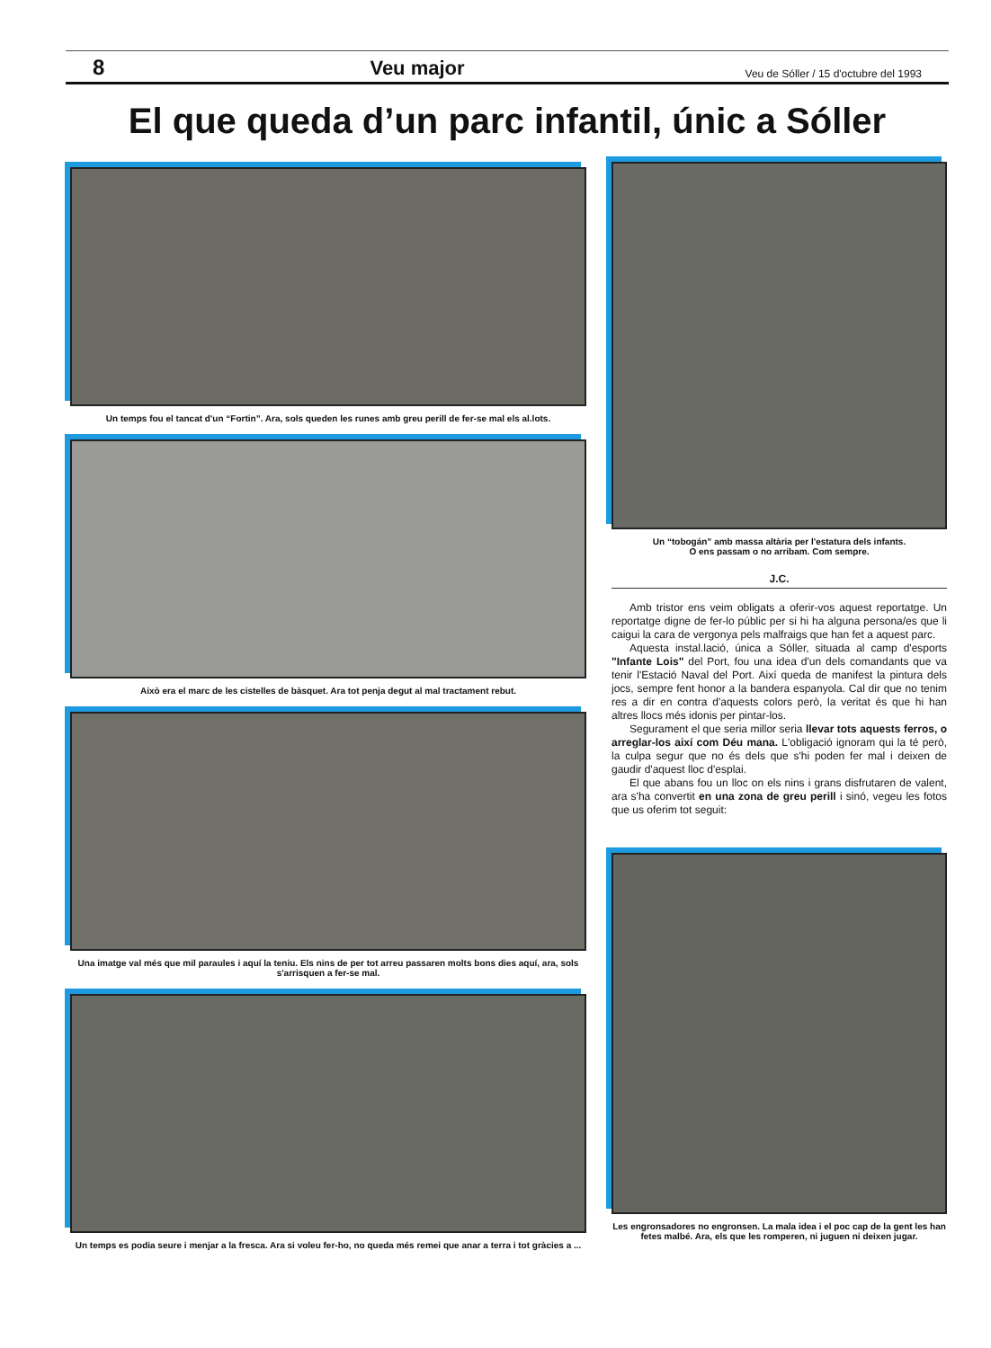8 Veu major Veu de Sóller / 15 d'octubre del 1993
El que queda d’un parc infantil, únic a Sóller
Un temps fou el tancat d'un “Fortin”. Ara, sols queden les runes amb greu perill de fer-se mal els al.lots.
Això era el marc de les cistelles de bàsquet. Ara tot penja degut al mal tractament rebut.
Una imatge val més que mil paraules i aquí la teniu. Els nins de per tot arreu passaren molts bons dies aquí, ara, sols s'arrisquen a fer-se mal.
Un temps es podia seure i menjar a la fresca. Ara si voleu fer-ho, no queda més remei que anar a terra i tot gràcies a ...
Un “tobogán” amb massa altària per l'estatura dels infants.
O ens passam o no arribam. Com sempre.
J.C.
Amb tristor ens veim obligats a oferir-vos aquest reportatge. Un reportatge digne de fer-lo públic per si hi ha alguna persona/es que li caigui la cara de vergonya pels malfraigs que han fet a aquest parc.
Aquesta instal.lació, única a Sóller, situada al camp d'esports "Infante Lois" del Port, fou una idea d'un dels comandants que va tenir l'Estació Naval del Port. Així queda de manifest la pintura dels jocs, sempre fent honor a la bandera espanyola. Cal dir que no tenim res a dir en contra d'aquests colors però, la veritat és que hi han altres llocs més idonis per pintar-los.
Segurament el que seria millor seria llevar tots aquests ferros, o arreglar-los així com Déu mana. L'obligació ignoram qui la té però, la culpa segur que no és dels que s'hi poden fer mal i deixen de gaudir d'aquest lloc d'esplai.
El que abans fou un lloc on els nins i grans disfrutaren de valent, ara s'ha convertit en una zona de greu perill i sinó, vegeu les fotos que us oferim tot seguit:
Les engronsadores no engronsen. La mala idea i el poc cap de la gent les han fetes malbé. Ara, els que les romperen, ni juguen ni deixen jugar.